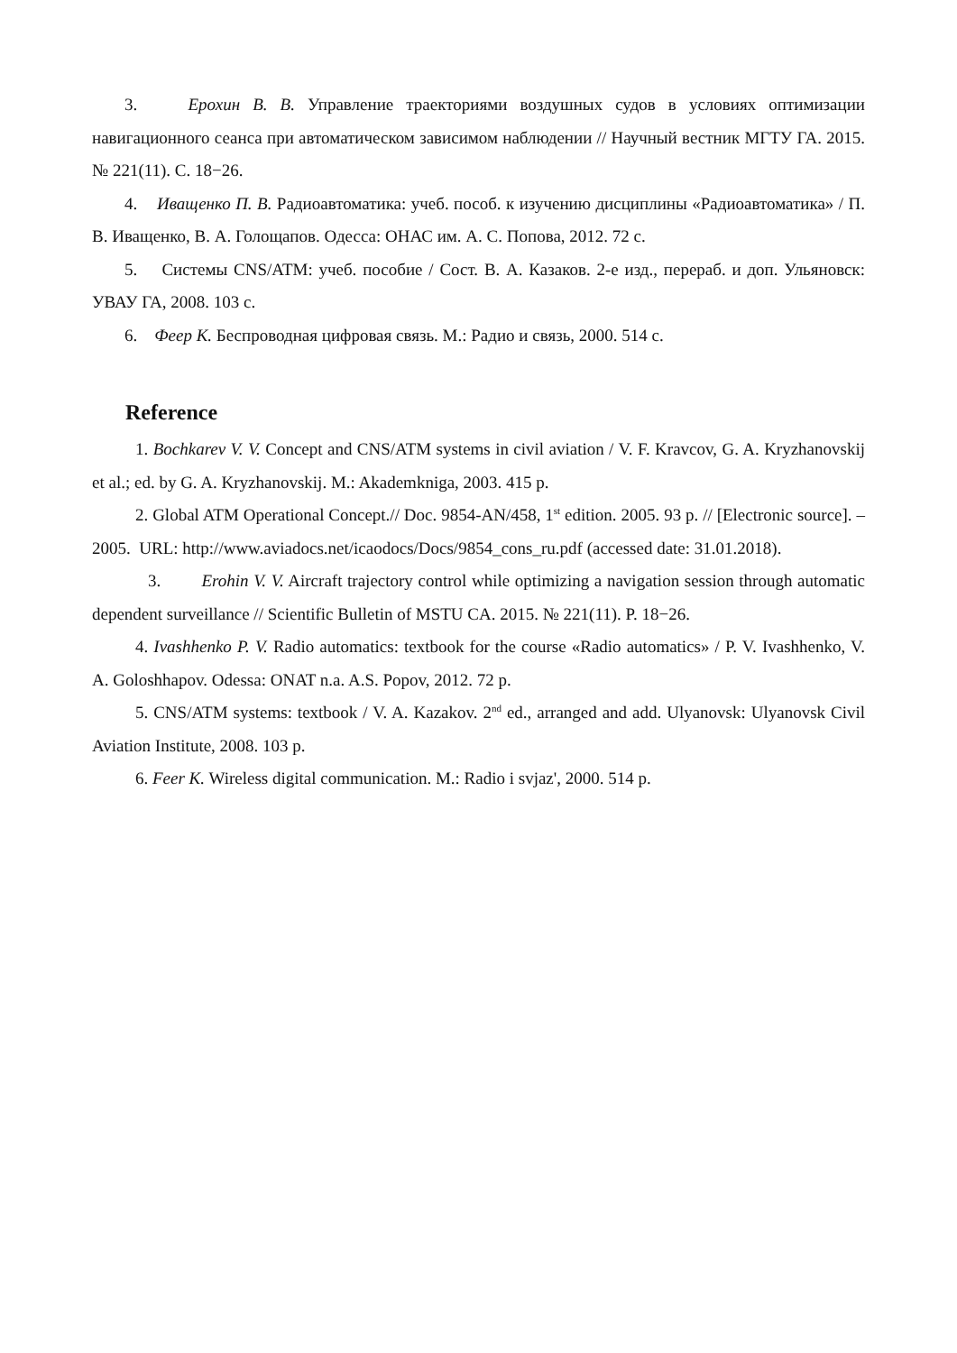3. Ерохин В. В. Управление траекториями воздушных судов в условиях оптимизации навигационного сеанса при автоматическом зависимом наблюдении // Научный вестник МГТУ ГА. 2015. № 221(11). С. 18−26.
4. Иващенко П. В. Радиоавтоматика: учеб. пособ. к изучению дисциплины «Радиоавтоматика» / П. В. Иващенко, В. А. Голощапов. Одесса: ОНАС им. А. С. Попова, 2012. 72 с.
5. Системы CNS/ATM: учеб. пособие / Сост. В. А. Казаков. 2-е изд., перераб. и доп. Ульяновск: УВАУ ГА, 2008. 103 с.
6. Феер К. Беспроводная цифровая связь. М.: Радио и связь, 2000. 514 с.
Reference
1. Bochkarev V. V. Concept and CNS/ATM systems in civil aviation / V. F. Kravcov, G. A. Kryzhanovskij et al.; ed. by G. A. Kryzhanovskij. M.: Akademkniga, 2003. 415 p.
2. Global ATM Operational Concept.// Doc. 9854-AN/458, 1<sup>st</sup> edition. 2005. 93 p. // [Electronic source]. – 2005. URL: http://www.aviadocs.net/icaodocs/Docs/9854_cons_ru.pdf (accessed date: 31.01.2018).
3. Erohin V. V. Aircraft trajectory control while optimizing a navigation session through automatic dependent surveillance // Scientific Bulletin of MSTU CA. 2015. № 221(11). P. 18−26.
4. Ivashhenko P. V. Radio automatics: textbook for the course «Radio automatics» / P. V. Ivashhenko, V. A. Goloshhapov. Odessa: ONAT n.a. A.S. Popov, 2012. 72 p.
5. CNS/ATM systems: textbook / V. A. Kazakov. 2<sup>nd</sup> ed., arranged and add. Ulyanovsk: Ulyanovsk Civil Aviation Institute, 2008. 103 p.
6. Feer K. Wireless digital communication. M.: Radio i svjaz', 2000. 514 p.